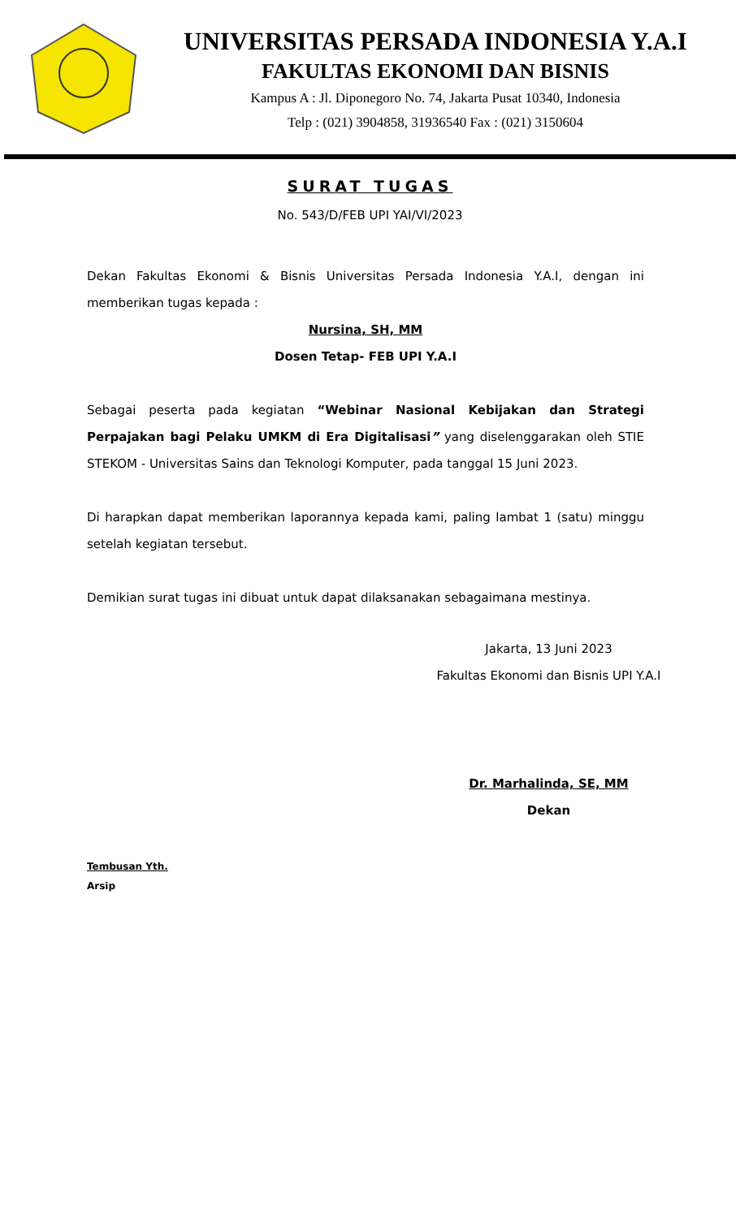UNIVERSITAS PERSADA INDONESIA Y.A.I
FAKULTAS EKONOMI DAN BISNIS
Kampus A : Jl. Diponegoro No. 74, Jakarta Pusat 10340, Indonesia
Telp : (021) 3904858, 31936540 Fax : (021) 3150604
SURAT TUGAS
No. 543/D/FEB UPI YAI/VI/2023
Dekan Fakultas Ekonomi & Bisnis Universitas Persada Indonesia Y.A.I, dengan ini memberikan tugas kepada :
Nursina, SH, MM
Dosen Tetap- FEB UPI Y.A.I
Sebagai peserta pada kegiatan “Webinar Nasional Kebijakan dan Strategi Perpajakan bagi Pelaku UMKM di Era Digitalisasi” yang diselenggarakan oleh STIE STEKOM - Universitas Sains dan Teknologi Komputer, pada tanggal 15 Juni 2023.
Di harapkan dapat memberikan laporannya kepada kami, paling lambat 1 (satu) minggu setelah kegiatan tersebut.
Demikian surat tugas ini dibuat untuk dapat dilaksanakan sebagaimana mestinya.
Jakarta, 13 Juni 2023
Fakultas Ekonomi dan Bisnis UPI Y.A.I
Dr. Marhalinda, SE, MM
Dekan
Tembusan Yth.
Arsip